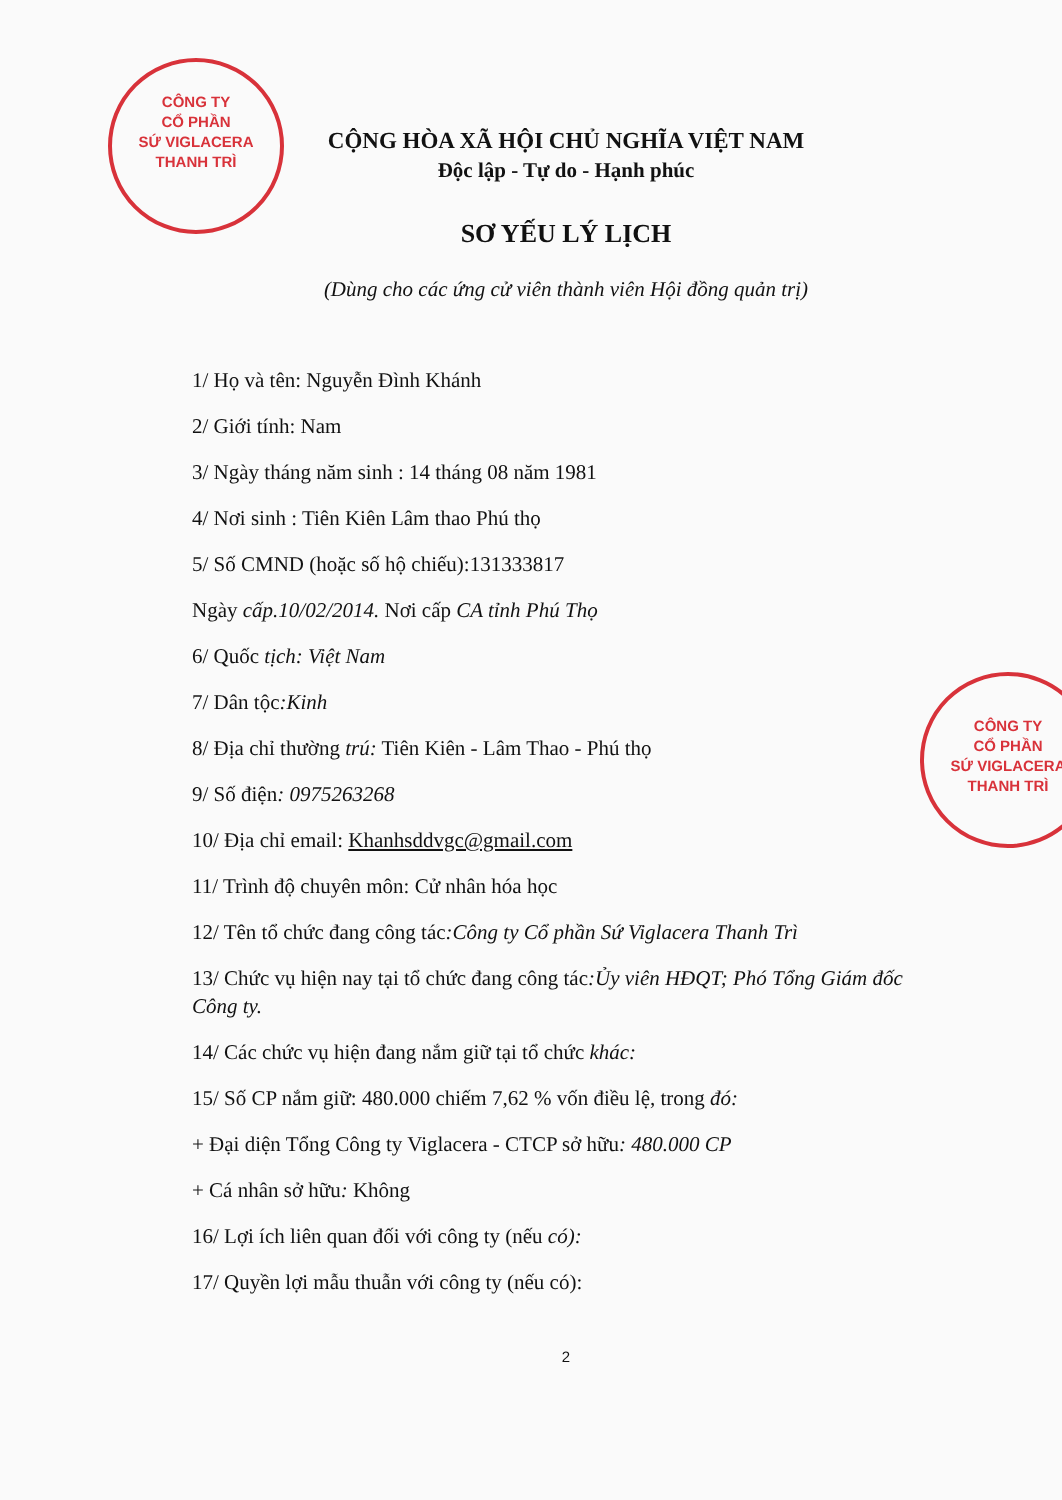CÔNG TY
CỔ PHẦN
SỨ VIGLACERA
THANH TRÌ
CÔNG TY
CỔ PHẦN
SỨ VIGLACERA
THANH TRÌ
CỘNG HÒA XÃ HỘI CHỦ NGHĨA VIỆT NAM
Độc lập - Tự do - Hạnh phúc
SƠ YẾU LÝ LỊCH
(Dùng cho các ứng cử viên thành viên Hội đồng quản trị)
1/ Họ và tên: Nguyễn Đình Khánh
2/ Giới tính: Nam
3/ Ngày tháng năm sinh : 14 tháng 08 năm 1981
4/ Nơi sinh : Tiên Kiên Lâm thao Phú thọ
5/ Số CMND (hoặc số hộ chiếu):131333817
Ngày cấp.10/02/2014. Nơi cấp CA tỉnh Phú Thọ
6/ Quốc tịch: Việt Nam
7/ Dân tộc:Kinh
8/ Địa chỉ thường trú: Tiên Kiên - Lâm Thao - Phú thọ
9/ Số điện: 0975263268
10/ Địa chỉ email: Khanhsddvgc@gmail.com
11/ Trình độ chuyên môn: Cử nhân hóa học
12/ Tên tổ chức đang công tác:Công ty Cổ phần Sứ Viglacera Thanh Trì
13/ Chức vụ hiện nay tại tổ chức đang công tác:Ủy viên HĐQT; Phó Tổng Giám đốc Công ty.
14/ Các chức vụ hiện đang nắm giữ tại tổ chức khác:
15/ Số CP nắm giữ: 480.000 chiếm 7,62 % vốn điều lệ, trong đó:
+ Đại diện Tổng Công ty Viglacera - CTCP sở hữu: 480.000 CP
+ Cá nhân sở hữu: Không
16/ Lợi ích liên quan đối với công ty (nếu có):
17/ Quyền lợi mẫu thuẫn với công ty (nếu có):
2